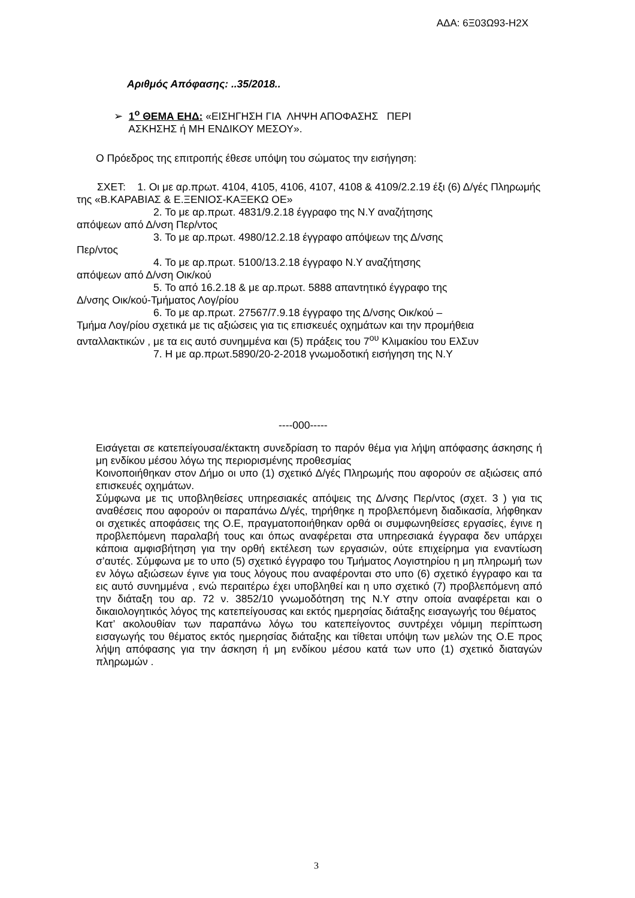ΑΔΑ: 6Ξ03Ω93-Η2Χ
Αριθμός Απόφασης: ..35/2018..
➢ 1<sup>ο</sup> ΘΕΜΑ ΕΗΔ: «ΕΙΣΗΓΗΣΗ ΓΙΑ ΛΗΨΗ ΑΠΟΦΑΣΗΣ ΠΕΡΙ
ΑΣΚΗΣΗΣ ή ΜΗ ΕΝΔΙΚΟΥ ΜΕΣΟΥ».
Ο Πρόεδρος της επιτροπής έθεσε υπόψη του σώματος την εισήγηση:
ΣΧΕΤ: 1. Οι με αρ.πρωτ. 4104, 4105, 4106, 4107, 4108 & 4109/2.2.19 έξι (6) Δ/γές Πληρωμής της «Β.ΚΑΡΑΒΙΑΣ & Ε.ΞΕΝΙΟΣ-ΚΑΞΕΚΩ ΟΕ»
2. Το με αρ.πρωτ. 4831/9.2.18 έγγραφο της Ν.Υ αναζήτησης
απόψεων από Δ/νση Περ/ντος
3. Το με αρ.πρωτ. 4980/12.2.18 έγγραφο απόψεων της Δ/νσης
Περ/ντος
4. Το με αρ.πρωτ. 5100/13.2.18 έγγραφο Ν.Υ αναζήτησης
απόψεων από Δ/νση Οικ/κού
5. Το από 16.2.18 & με αρ.πρωτ. 5888 απαντητικό έγγραφο της
Δ/νσης Οικ/κού-Τμήματος Λογ/ρίου
6. Το με αρ.πρωτ. 27567/7.9.18 έγγραφο της Δ/νσης Οικ/κού –
Τμήμα Λογ/ρίου σχετικά με τις αξιώσεις για τις επισκευές οχημάτων και την προμήθεια ανταλλακτικών , με τα εις αυτό συνημμένα και (5) πράξεις του 7<sup>ου</sup> Κλιμακίου του ΕλΣυν
7. Η με αρ.πρωτ.5890/20-2-2018 γνωμοδοτική εισήγηση της Ν.Υ
----000-----
Εισάγεται σε κατεπείγουσα/έκτακτη συνεδρίαση το παρόν θέμα για λήψη απόφασης άσκησης ή μη ενδίκου μέσου λόγω της περιορισμένης προθεσμίας
Κοινοποιήθηκαν στον Δήμο οι υπο (1) σχετικό Δ/γές Πληρωμής που αφορούν σε αξιώσεις από επισκευές οχημάτων.
Σύμφωνα με τις υποβληθείσες υπηρεσιακές απόψεις της Δ/νσης Περ/ντος (σχετ. 3 ) για τις αναθέσεις που αφορούν οι παραπάνω Δ/γές, τηρήθηκε η προβλεπόμενη διαδικασία, λήφθηκαν οι σχετικές αποφάσεις της Ο.Ε, πραγματοποιήθηκαν ορθά οι συμφωνηθείσες εργασίες, έγινε η προβλεπόμενη παραλαβή τους και όπως αναφέρεται στα υπηρεσιακά έγγραφα δεν υπάρχει κάποια αμφισβήτηση για την ορθή εκτέλεση των εργασιών, ούτε επιχείρημα για εναντίωση σ’αυτές. Σύμφωνα με το υπο (5) σχετικό έγγραφο του Τμήματος Λογιστηρίου η μη πληρωμή των εν λόγω αξιώσεων έγινε για τους λόγους που αναφέρονται στο υπο (6) σχετικό έγγραφο και τα εις αυτό συνημμένα , ενώ περαιτέρω έχει υποβληθεί και η υπο σχετικό (7) προβλεπόμενη από την διάταξη του αρ. 72 ν. 3852/10 γνωμοδότηση της Ν.Υ στην οποία αναφέρεται και ο δικαιολογητικός λόγος της κατεπείγουσας και εκτός ημερησίας διάταξης εισαγωγής του θέματος
Κατ’ ακολουθίαν των παραπάνω λόγω του κατεπείγοντος συντρέχει νόμιμη περίπτωση εισαγωγής του θέματος εκτός ημερησίας διάταξης και τίθεται υπόψη των μελών της Ο.Ε προς λήψη απόφασης για την άσκηση ή μη ενδίκου μέσου κατά των υπο (1) σχετικό διαταγών πληρωμών .
3